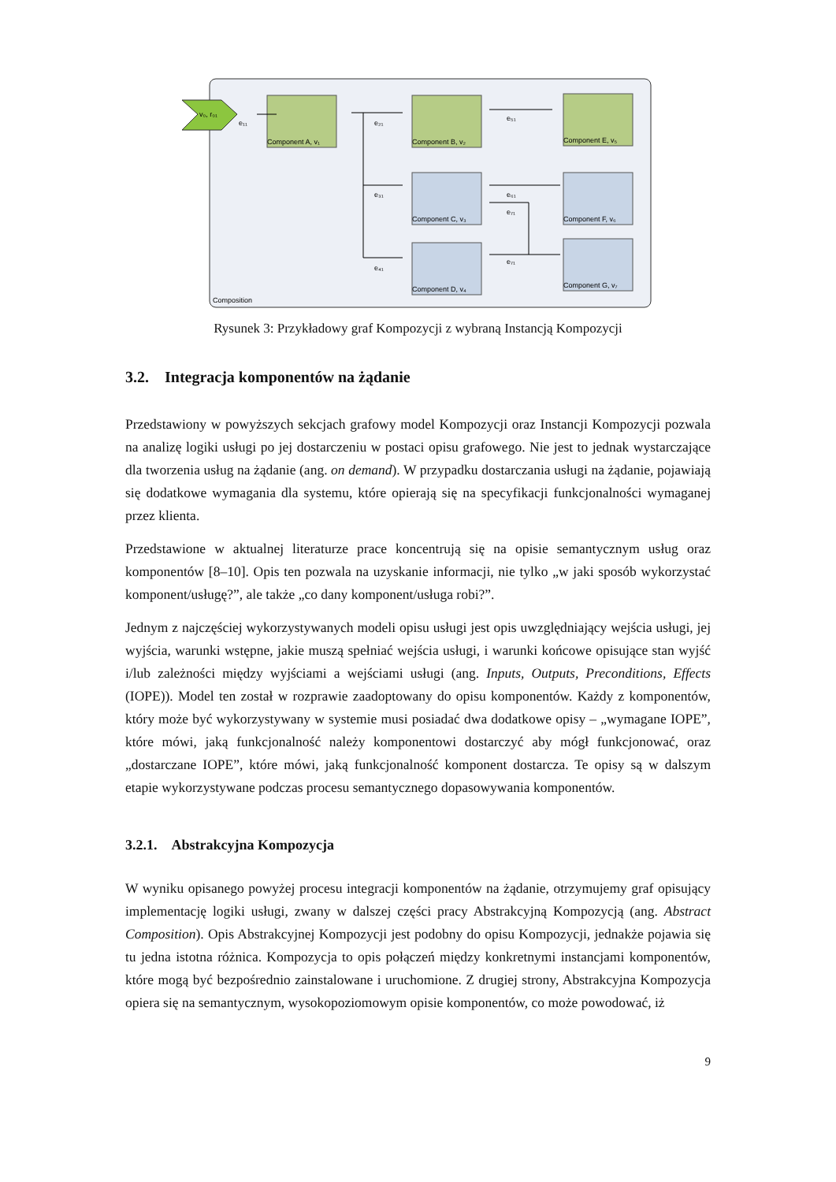Composition
v₀, r₀₁
Component A, v₁
Component B, v₂
Component E, v₅
Component C, v₃
Component F, v₆
Component D, v₄
Component G, v₇
e₁₁
e₂₁
e₅₁
e₃₁
e₄₁
e₆₁
e₇₁
e₇₁
Rysunek 3: Przykładowy graf Kompozycji z wybraną Instancją Kompozycji
3.2. Integracja komponentów na żądanie
Przedstawiony w powyższych sekcjach grafowy model Kompozycji oraz Instancji Kompozycji pozwala na analizę logiki usługi po jej dostarczeniu w postaci opisu grafowego. Nie jest to jednak wystarczające dla tworzenia usług na żądanie (ang. on demand). W przypadku dostarczania usługi na żądanie, pojawiają się dodatkowe wymagania dla systemu, które opierają się na specyfikacji funkcjonalności wymaganej przez klienta.
Przedstawione w aktualnej literaturze prace koncentrują się na opisie semantycznym usług oraz komponentów [8–10]. Opis ten pozwala na uzyskanie informacji, nie tylko „w jaki sposób wykorzystać komponent/usługę?”, ale także „co dany komponent/usługa robi?”.
Jednym z najczęściej wykorzystywanych modeli opisu usługi jest opis uwzględniający wejścia usługi, jej wyjścia, warunki wstępne, jakie muszą spełniać wejścia usługi, i warunki końcowe opisujące stan wyjść i/lub zależności między wyjściami a wejściami usługi (ang. Inputs, Outputs, Preconditions, Effects (IOPE)). Model ten został w rozprawie zaadoptowany do opisu komponentów. Każdy z komponentów, który może być wykorzystywany w systemie musi posiadać dwa dodatkowe opisy – „wymagane IOPE”, które mówi, jaką funkcjonalność należy komponentowi dostarczyć aby mógł funkcjonować, oraz „dostarczane IOPE”, które mówi, jaką funkcjonalność komponent dostarcza. Te opisy są w dalszym etapie wykorzystywane podczas procesu semantycznego dopasowywania komponentów.
3.2.1. Abstrakcyjna Kompozycja
W wyniku opisanego powyżej procesu integracji komponentów na żądanie, otrzymujemy graf opisujący implementację logiki usługi, zwany w dalszej części pracy Abstrakcyjną Kompozycją (ang. Abstract Composition). Opis Abstrakcyjnej Kompozycji jest podobny do opisu Kompozycji, jednakże pojawia się tu jedna istotna różnica. Kompozycja to opis połączeń między konkretnymi instancjami komponentów, które mogą być bezpośrednio zainstalowane i uruchomione. Z drugiej strony, Abstrakcyjna Kompozycja opiera się na semantycznym, wysokopoziomowym opisie komponentów, co może powodować, iż
9